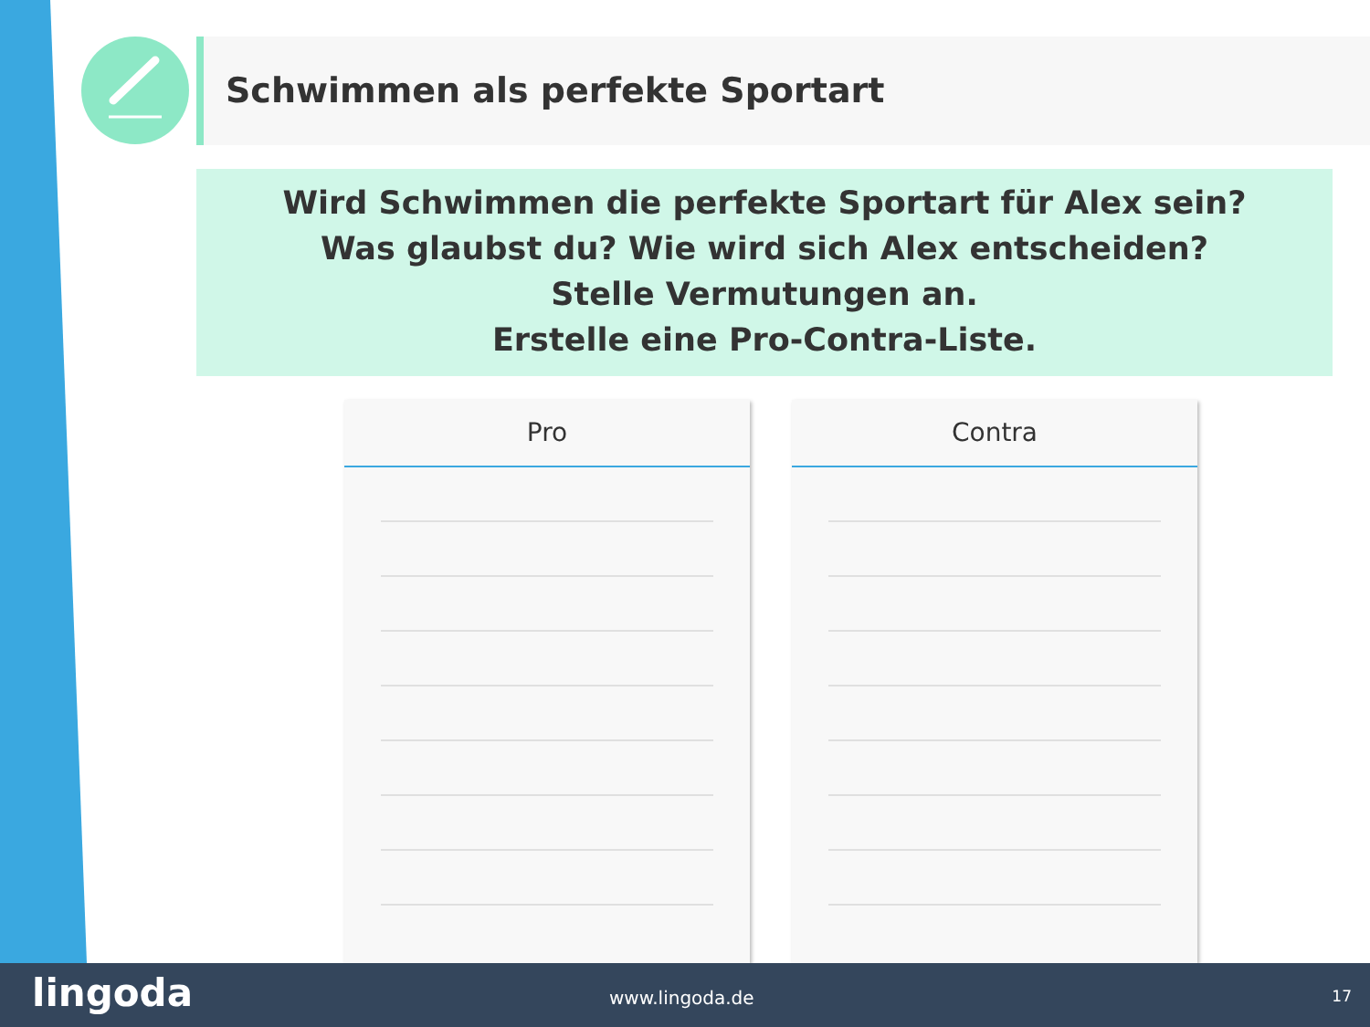Schwimmen als perfekte Sportart
Wird Schwimmen die perfekte Sportart für Alex sein?
Was glaubst du? Wie wird sich Alex entscheiden?
Stelle Vermutungen an.
Erstelle eine Pro-Contra-Liste.
Pro Contra
lingoda www.lingoda.de 17